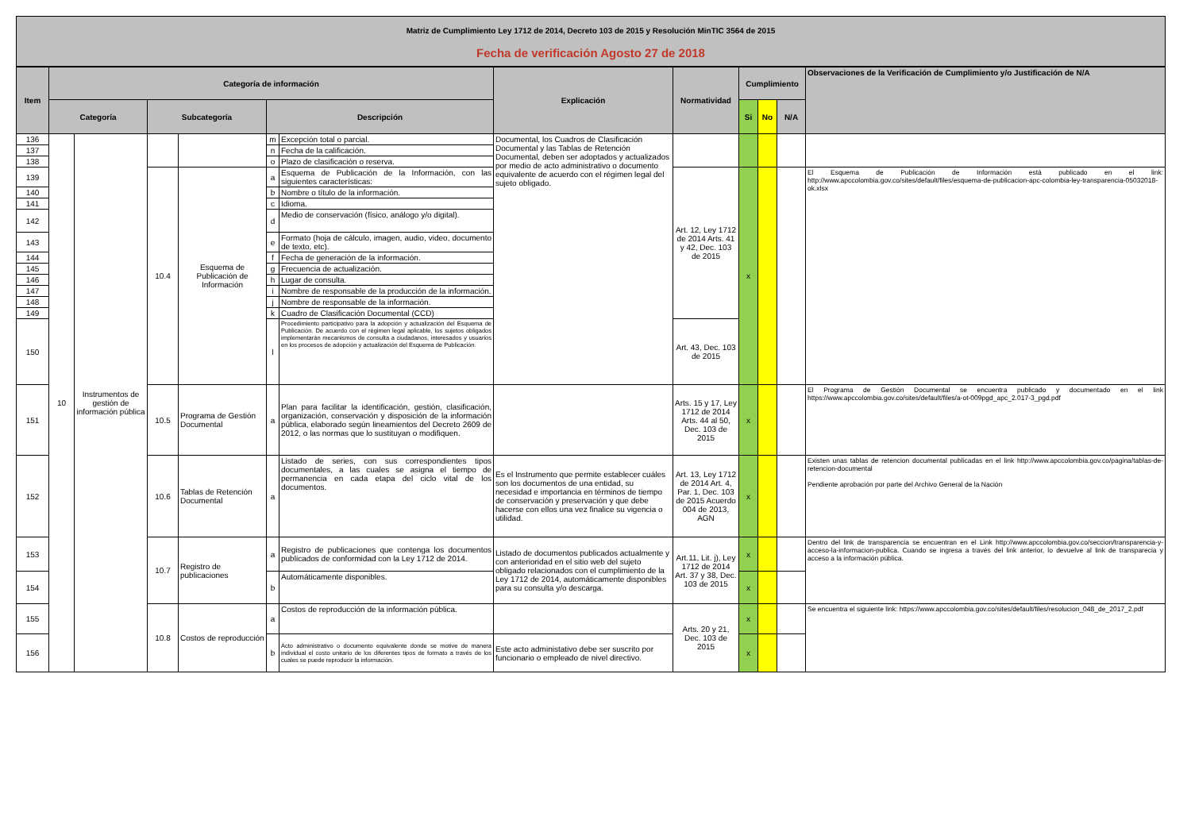Matriz de Cumplimiento Ley 1712 de 2014, Decreto 103 de 2015 y Resolución MinTIC 3564 de 2015
Fecha de verificación Agosto 27 de 2018
| Item | Categoría de información | | | | | | Explicación | Normatividad | Cumplimiento | | | Observaciones de la Verificación de Cumplimiento y/o Justificación de N/A |
| --- | --- | --- | --- | --- | --- | --- | --- | --- | --- | --- | --- | --- |
| | Categoría | | Subcategoría | | Descripción | | | | Si | No | N/A | |
| 136 | 10 | Instrumentos de gestión de información pública | | | m | Excepción total o parcial. | Documental, los Cuadros de Clasificación Documental y las Tablas de Retención Documental, deben ser adoptados y actualizados por medio de acto administrativo o documento equivalente de acuerdo con el régimen legal del sujeto obligado. | | | | | |
| 137 | | | | | n | Fecha de la calificación. | | | | | | |
| 138 | | | | | o | Plazo de clasificación o reserva. | | | | | | |
| 139 | | | 10.4 | Esquema de Publicación de Información | a | Esquema de Publicación de la Información, con las siguientes características: | | Art. 12, Ley 1712 de 2014 Arts. 41 y 42, Dec. 103 de 2015 | x | | | El Esquema de Publicación de Información está publicado en el link: http://www.apccolombia.gov.co/sites/default/files/esquema-de-publicacion-apc-colombia-ley-transparencia-05032018-ok.xlsx |
| 140 | | | | | b | Nombre o título de la información. | | | | | | |
| 141 | | | | | c | Idioma. | | | | | | |
| 142 | | | | | d | Medio de conservación (físico, análogo y/o digital). | | | | | | |
| 143 | | | | | e | Formato (hoja de cálculo, imagen, audio, video, documento de texto, etc). | | | | | | |
| 144 | | | | | f | Fecha de generación de la información. | | | | | | |
| 145 | | | | | g | Frecuencia de actualización. | | | | | | |
| 146 | | | | | h | Lugar de consulta. | | | | | | |
| 147 | | | | | i | Nombre de responsable de la producción de la información. | | | | | | |
| 148 | | | | | j | Nombre de responsable de la información. | | | | | | |
| 149 | | | | | k | Cuadro de Clasificación Documental (CCD) | | | | | | |
| 150 | | | | | l | Procedimiento participativo para la adopción y actualización del Esquema de Publicación. De acuerdo con el régimen legal aplicable, los sujetos obligados implementarán mecanismos de consulta a ciudadanos, interesados y usuarios en los procesos de adopción y actualización del Esquema de Publicación. | | Art. 43, Dec. 103 de 2015 | | | | |
| 151 | | | 10.5 | Programa de Gestión Documental | a | Plan para facilitar la identificación, gestión, clasificación, organización, conservación y disposición de la información pública, elaborado según lineamientos del Decreto 2609 de 2012, o las normas que lo sustituyan o modifiquen. | | Arts. 15 y 17, Ley 1712 de 2014 Arts. 44 al 50, Dec. 103 de 2015 | x | | | El Programa de Gestión Documental se encuentra publicado y documentado en el link https://www.apccolombia.gov.co/sites/default/files/a-ot-009pgd_apc_2.017-3_pgd.pdf |
| 152 | | | 10.6 | Tablas de Retención Documental | a | Listado de series, con sus correspondientes tipos documentales, a las cuales se asigna el tiempo de permanencia en cada etapa del ciclo vital de los documentos. | Es el Instrumento que permite establecer cuáles son los documentos de una entidad, su necesidad e importancia en términos de tiempo de conservación y preservación y que debe hacerse con ellos una vez finalice su vigencia o utilidad. | Art. 13, Ley 1712 de 2014 Art. 4, Par. 1, Dec. 103 de 2015 Acuerdo 004 de 2013, AGN | x | | | Existen unas tablas de retencion documental publicadas en el link http://www.apccolombia.gov.co/pagina/tablas-de-retencion-documental Pendiente aprobación por parte del Archivo General de la Nación |
| 153 | | | 10.7 | Registro de publicaciones | a | Registro de publicaciones que contenga los documentos publicados de conformidad con la Ley 1712 de 2014. | Listado de documentos publicados actualmente y con anterioridad en el sitio web del sujeto obligado relacionados con el cumplimiento de la Ley 1712 de 2014, automáticamente disponibles para su consulta y/o descarga. | Art.11, Lit. j), Ley 1712 de 2014 Art. 37 y 38, Dec. 103 de 2015 | x | | | Dentro del link de transparencia se encuentran en el Link http://www.apccolombia.gov.co/seccion/transparencia-y-acceso-la-informacion-publica. Cuando se ingresa a través del link anterior, lo devuelve al link de transparecia y acceso a la información pública. |
| 154 | | | | | b | Automáticamente disponibles. | | | x | | | |
| 155 | | | 10.8 | Costos de reproducción | a | Costos de reproducción de la información pública. | | Arts. 20 y 21, Dec. 103 de 2015 | x | | | Se encuentra el siguiente link: https://www.apccolombia.gov.co/sites/default/files/resolucion_048_de_2017_2.pdf |
| 156 | | | | | b | Acto administrativo o documento equivalente donde se motive de manera individual el costo unitario de los diferentes tipos de formato a través de los cuales se puede reproducir la información. | Este acto administativo debe ser suscrito por funcionario o empleado de nivel directivo. | | x | | | |